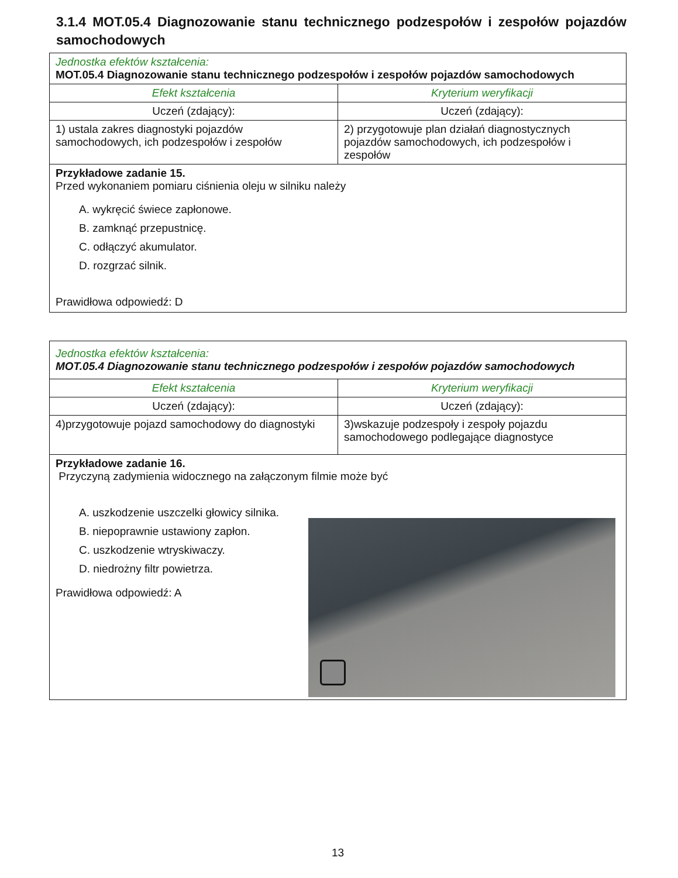3.1.4 MOT.05.4 Diagnozowanie stanu technicznego podzespołów i zespołów pojazdów samochodowych
| Jednostka efektów kształcenia: MOT.05.4 Diagnozowanie stanu technicznego podzespołów i zespołów pojazdów samochodowych | |
| Efekt kształcenia | Kryterium weryfikacji |
| Uczeń (zdający): | Uczeń (zdający): |
| 1) ustala zakres diagnostyki pojazdów samochodowych, ich podzespołów i zespołów | 2) przygotowuje plan działań diagnostycznych pojazdów samochodowych, ich podzespołów i zespołów |
| Przykładowe zadanie 15. Przed wykonaniem pomiaru ciśnienia oleju w silniku należy A. wykręcić świece zapłonowe. B. zamknąć przepustnicę. C. odłączyć akumulator. D. rozgrzać silnik. Prawidłowa odpowiedź: D | |
| Jednostka efektów kształcenia: MOT.05.4 Diagnozowanie stanu technicznego podzespołów i zespołów pojazdów samochodowych | |
| Efekt kształcenia | Kryterium weryfikacji |
| Uczeń (zdający): | Uczeń (zdający): |
| 4)przygotowuje pojazd samochodowy do diagnostyki | 3)wskazuje podzespoły i zespoły pojazdu samochodowego podlegające diagnostyce |
| Przykładowe zadanie 16. Przyczyną zadymienia widocznego na załączonym filmie może być A. uszkodzenie uszczelki głowicy silnika. B. niepoprawnie ustawiony zapłon. C. uszkodzenie wtryskiwaczy. D. niedrożny filtr powietrza. Prawidłowa odpowiedź: A | |
13